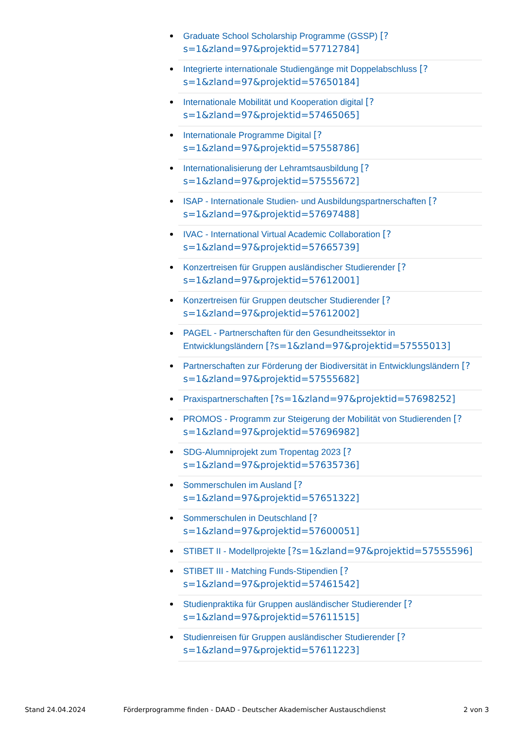Graduate School Scholarship Programme (GSSP) [?s=1&zland=97&projektid=57712784]
Integrierte internationale Studiengänge mit Doppelabschluss [?s=1&zland=97&projektid=57650184]
Internationale Mobilität und Kooperation digital [?s=1&zland=97&projektid=57465065]
Internationale Programme Digital [?s=1&zland=97&projektid=57558786]
Internationalisierung der Lehramtsausbildung [?s=1&zland=97&projektid=57555672]
ISAP - Internationale Studien- und Ausbildungspartnerschaften [?s=1&zland=97&projektid=57697488]
IVAC - International Virtual Academic Collaboration [?s=1&zland=97&projektid=57665739]
Konzertreisen für Gruppen ausländischer Studierender [?s=1&zland=97&projektid=57612001]
Konzertreisen für Gruppen deutscher Studierender [?s=1&zland=97&projektid=57612002]
PAGEL - Partnerschaften für den Gesundheitssektor in Entwicklungsländern [?s=1&zland=97&projektid=57555013]
Partnerschaften zur Förderung der Biodiversität in Entwicklungsländern [?s=1&zland=97&projektid=57555682]
Praxispartnerschaften [?s=1&zland=97&projektid=57698252]
PROMOS - Programm zur Steigerung der Mobilität von Studierenden [?s=1&zland=97&projektid=57696982]
SDG-Alumniprojekt zum Tropentag 2023 [?s=1&zland=97&projektid=57635736]
Sommerschulen im Ausland [?s=1&zland=97&projektid=57651322]
Sommerschulen in Deutschland [?s=1&zland=97&projektid=57600051]
STIBET II - Modellprojekte [?s=1&zland=97&projektid=57555596]
STIBET III - Matching Funds-Stipendien [?s=1&zland=97&projektid=57461542]
Studienpraktika für Gruppen ausländischer Studierender [?s=1&zland=97&projektid=57611515]
Studienreisen für Gruppen ausländischer Studierender [?s=1&zland=97&projektid=57611223]
Stand 24.04.2024 Förderprogramme finden - DAAD - Deutscher Akademischer Austauschdienst 2 von 3